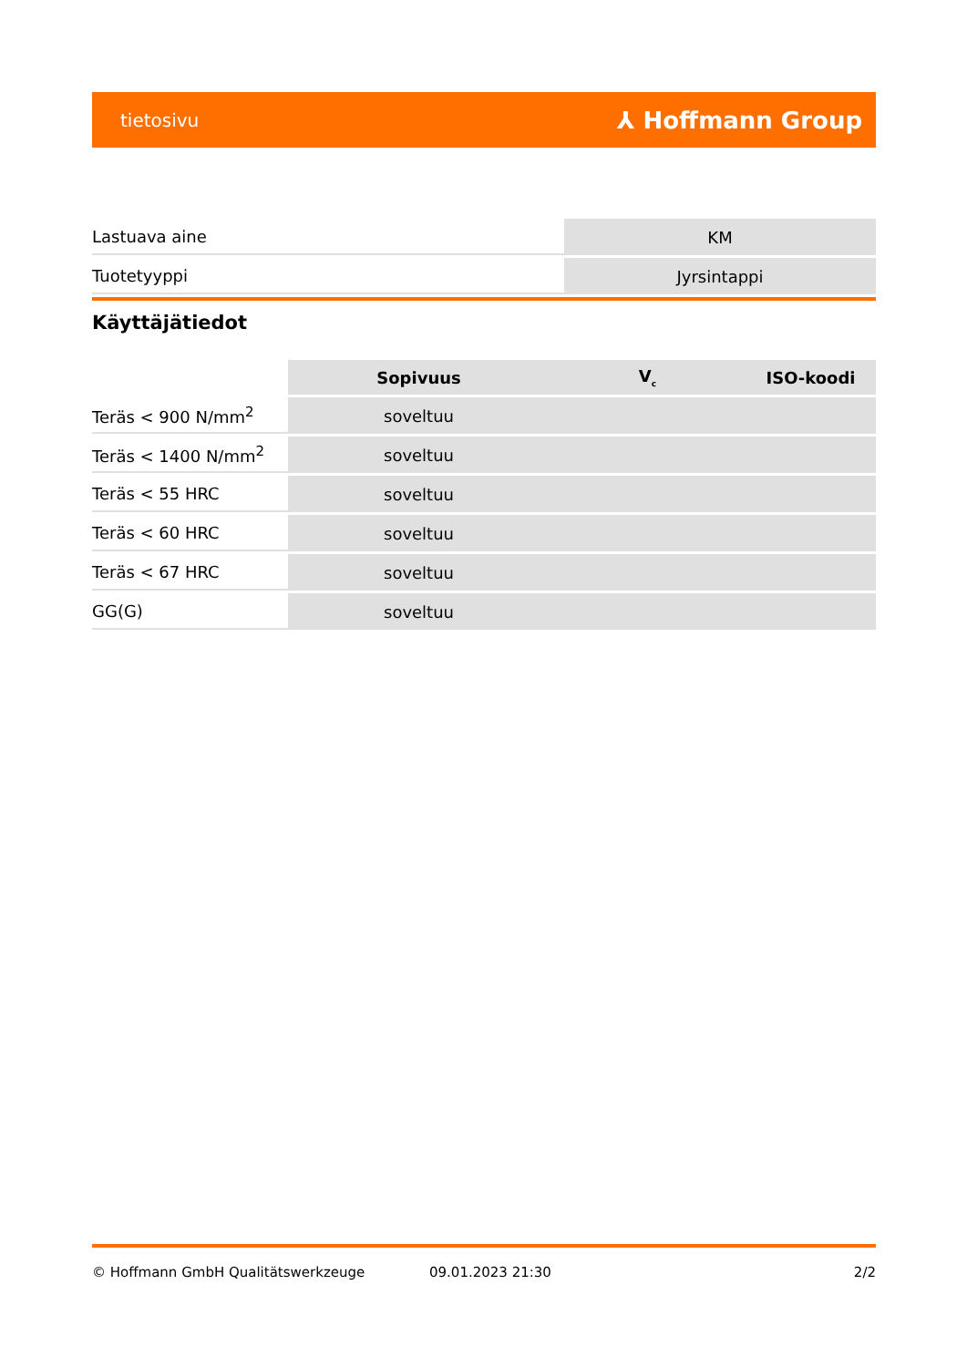tietosivu ⅄ Hoffmann Group
| Lastuava aine | KM |
| Tuotetyyppi | Jyrsintappi |
Käyttäjätiedot
| | Sopivuus | V<sub>c</sub> | ISO-koodi |
| --- | --- | --- | --- |
| Teräs < 900 N/mm<sup>2</sup> | soveltuu | | |
| Teräs < 1400 N/mm<sup>2</sup> | soveltuu | | |
| Teräs < 55 HRC | soveltuu | | |
| Teräs < 60 HRC | soveltuu | | |
| Teräs < 67 HRC | soveltuu | | |
| GG(G) | soveltuu | | |
© Hoffmann GmbH Qualitätswerkzeuge 09.01.2023 21:30 2/2